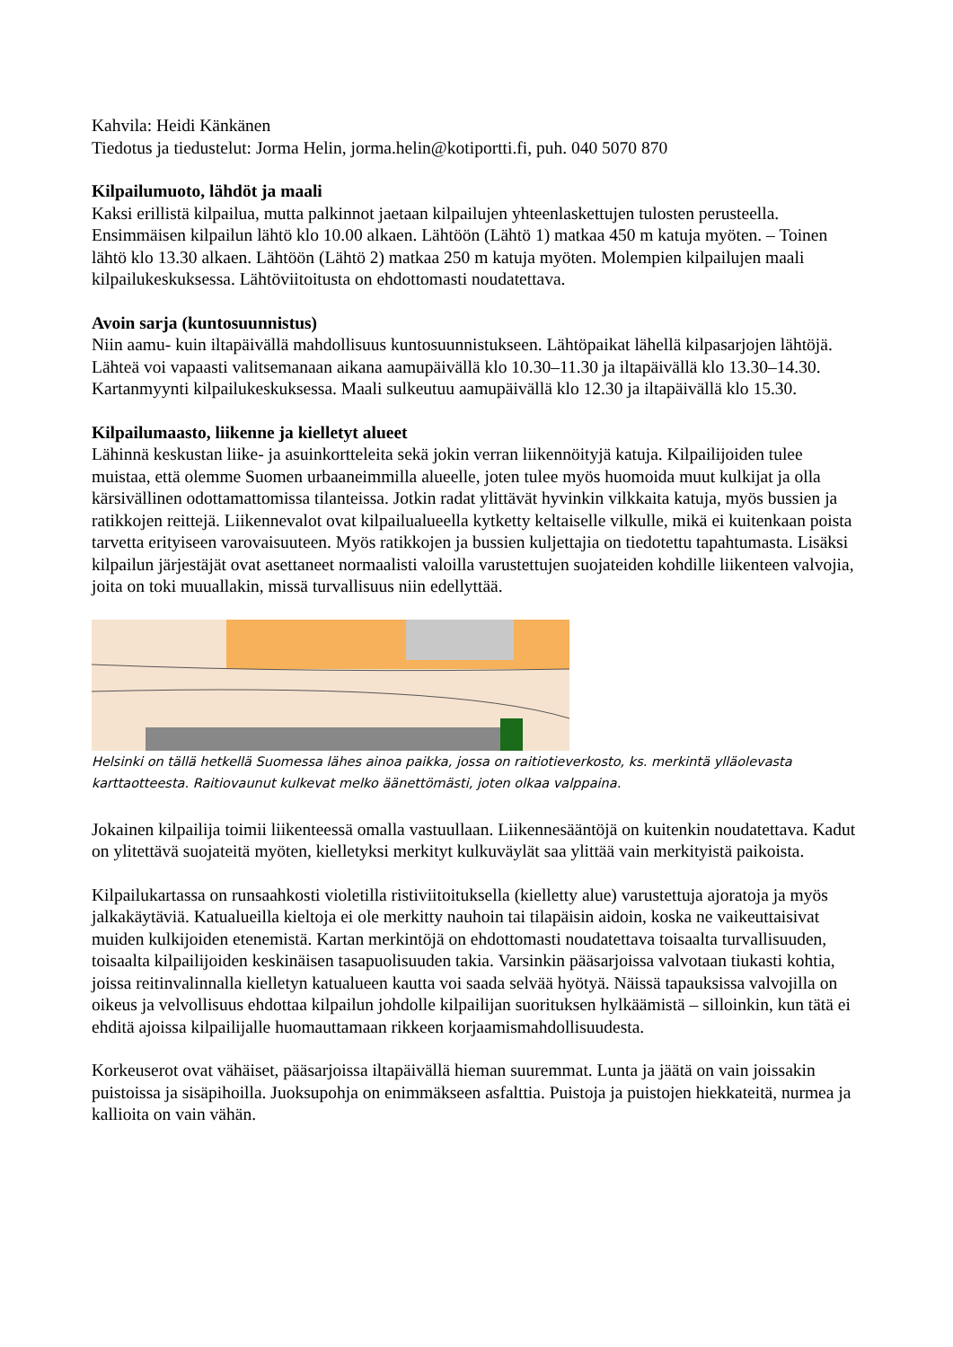Kahvila: Heidi Känkänen
Tiedotus ja tiedustelut: Jorma Helin, jorma.helin@kotiportti.fi, puh. 040 5070 870
Kilpailumuoto, lähdöt ja maali
Kaksi erillistä kilpailua, mutta palkinnot jaetaan kilpailujen yhteenlaskettujen tulosten perusteella. Ensimmäisen kilpailun lähtö klo 10.00 alkaen. Lähtöön (Lähtö 1) matkaa 450 m katuja myöten. – Toinen lähtö klo 13.30 alkaen. Lähtöön (Lähtö 2) matkaa 250 m katuja myöten. Molempien kilpailujen maali kilpailukeskuksessa. Lähtöviitoitusta on ehdottomasti noudatettava.
Avoin sarja (kuntosuunnistus)
Niin aamu- kuin iltapäivällä mahdollisuus kuntosuunnistukseen. Lähtöpaikat lähellä kilpasarjojen lähtöjä. Lähteä voi vapaasti valitsemanaan aikana aamupäivällä klo 10.30–11.30 ja iltapäivällä klo 13.30–14.30. Kartanmyynti kilpailukeskuksessa. Maali sulkeutuu aamupäivällä klo 12.30 ja iltapäivällä klo 15.30.
Kilpailumaasto, liikenne ja kielletyt alueet
Lähinnä keskustan liike- ja asuinkortteleita sekä jokin verran liikennöityjä katuja. Kilpailijoiden tulee muistaa, että olemme Suomen urbaaneimmilla alueelle, joten tulee myös huomoida muut kulkijat ja olla kärsivällinen odottamattomissa tilanteissa. Jotkin radat ylittävät hyvinkin vilkkaita katuja, myös bussien ja ratikkojen reittejä. Liikennevalot ovat kilpailualueella kytketty keltaiselle vilkulle, mikä ei kuitenkaan poista tarvetta erityiseen varovaisuuteen. Myös ratikkojen ja bussien kuljettajia on tiedotettu tapahtumasta. Lisäksi kilpailun järjestäjät ovat asettaneet normaalisti valoilla varustettujen suojateiden kohdille liikenteen valvojia, joita on toki muuallakin, missä turvallisuus niin edellyttää.
Helsinki on tällä hetkellä Suomessa lähes ainoa paikka, jossa on raitiotieverkosto, ks. merkintä ylläolevasta karttaotteesta. Raitiovaunut kulkevat melko äänettömästi, joten olkaa valppaina.
Jokainen kilpailija toimii liikenteessä omalla vastuullaan. Liikennesääntöjä on kuitenkin noudatettava. Kadut on ylitettävä suojateitä myöten, kielletyksi merkityt kulkuväylät saa ylittää vain merkityistä paikoista.
Kilpailukartassa on runsaahkosti violetilla ristiviitoituksella (kielletty alue) varustettuja ajoratoja ja myös jalkakäytäviä. Katualueilla kieltoja ei ole merkitty nauhoin tai tilapäisin aidoin, koska ne vaikeuttaisivat muiden kulkijoiden etenemistä. Kartan merkintöjä on ehdottomasti noudatettava toisaalta turvallisuuden, toisaalta kilpailijoiden keskinäisen tasapuolisuuden takia. Varsinkin pääsarjoissa valvotaan tiukasti kohtia, joissa reitinvalinnalla kielletyn katualueen kautta voi saada selvää hyötyä. Näissä tapauksissa valvojilla on oikeus ja velvollisuus ehdottaa kilpailun johdolle kilpailijan suorituksen hylkäämistä – silloinkin, kun tätä ei ehditä ajoissa kilpailijalle huomauttamaan rikkeen korjaamismahdollisuudesta.
Korkeuserot ovat vähäiset, pääsarjoissa iltapäivällä hieman suuremmat. Lunta ja jäätä on vain joissakin puistoissa ja sisäpihoilla. Juoksupohja on enimmäkseen asfalttia. Puistoja ja puistojen hiekkateitä, nurmea ja kallioita on vain vähän.